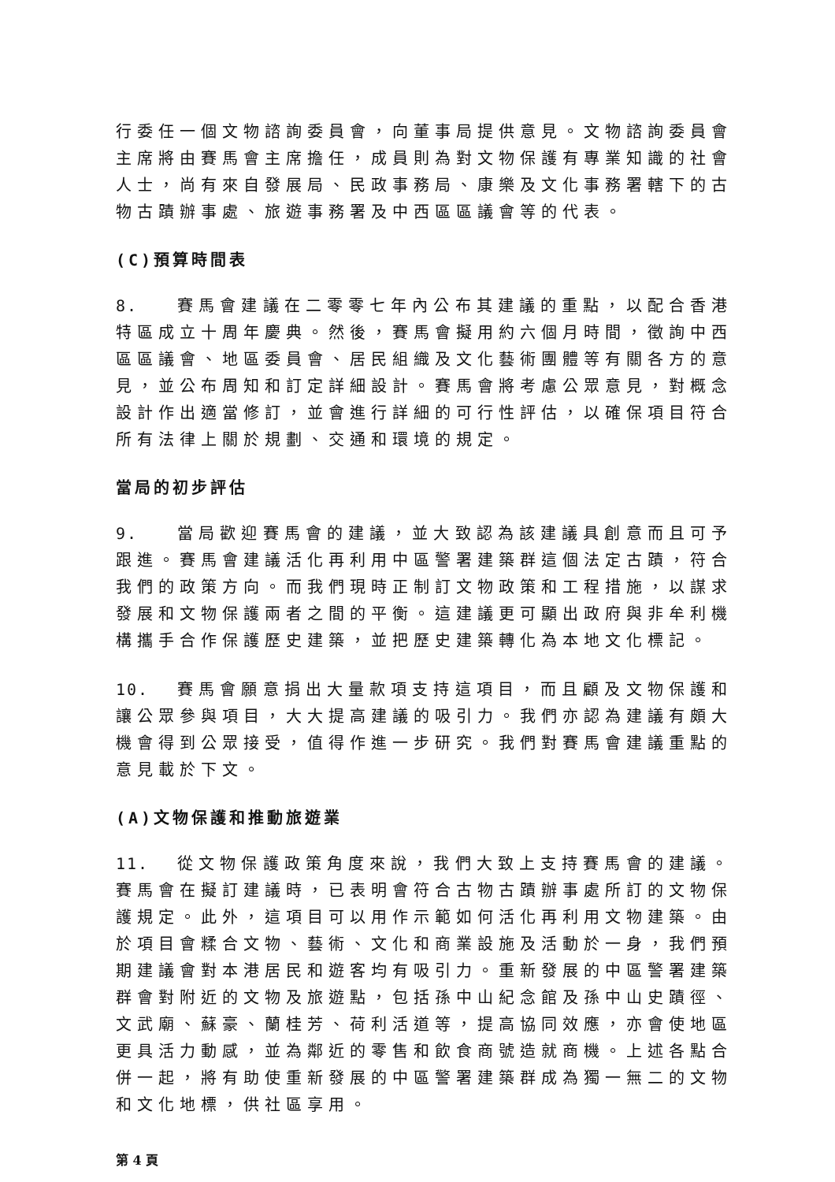行委任一個文物諮詢委員會，向董事局提供意見。文物諮詢委員會主席將由賽馬會主席擔任，成員則為對文物保護有專業知識的社會人士，尚有來自發展局、民政事務局、康樂及文化事務署轄下的古物古蹟辦事處、旅遊事務署及中西區區議會等的代表。
(C)預算時間表
8. 賽馬會建議在二零零七年內公布其建議的重點，以配合香港特區成立十周年慶典。然後，賽馬會擬用約六個月時間，徵詢中西區區議會、地區委員會、居民組織及文化藝術團體等有關各方的意見，並公布周知和訂定詳細設計。賽馬會將考慮公眾意見，對概念設計作出適當修訂，並會進行詳細的可行性評估，以確保項目符合所有法律上關於規劃、交通和環境的規定。
當局的初步評估
9. 當局歡迎賽馬會的建議，並大致認為該建議具創意而且可予跟進。賽馬會建議活化再利用中區警署建築群這個法定古蹟，符合我們的政策方向。而我們現時正制訂文物政策和工程措施，以謀求發展和文物保護兩者之間的平衡。這建議更可顯出政府與非牟利機構攜手合作保護歷史建築，並把歷史建築轉化為本地文化標記。
10. 賽馬會願意捐出大量款項支持這項目，而且顧及文物保護和讓公眾參與項目，大大提高建議的吸引力。我們亦認為建議有頗大機會得到公眾接受，值得作進一步研究。我們對賽馬會建議重點的意見載於下文。
(A)文物保護和推動旅遊業
11. 從文物保護政策角度來說，我們大致上支持賽馬會的建議。賽馬會在擬訂建議時，已表明會符合古物古蹟辦事處所訂的文物保護規定。此外，這項目可以用作示範如何活化再利用文物建築。由於項目會糅合文物、藝術、文化和商業設施及活動於一身，我們預期建議會對本港居民和遊客均有吸引力。重新發展的中區警署建築群會對附近的文物及旅遊點，包括孫中山紀念館及孫中山史蹟徑、文武廟、蘇豪、蘭桂芳、荷利活道等，提高協同效應，亦會使地區更具活力動感，並為鄰近的零售和飲食商號造就商機。上述各點合併一起，將有助使重新發展的中區警署建築群成為獨一無二的文物和文化地標，供社區享用。
第 4 頁